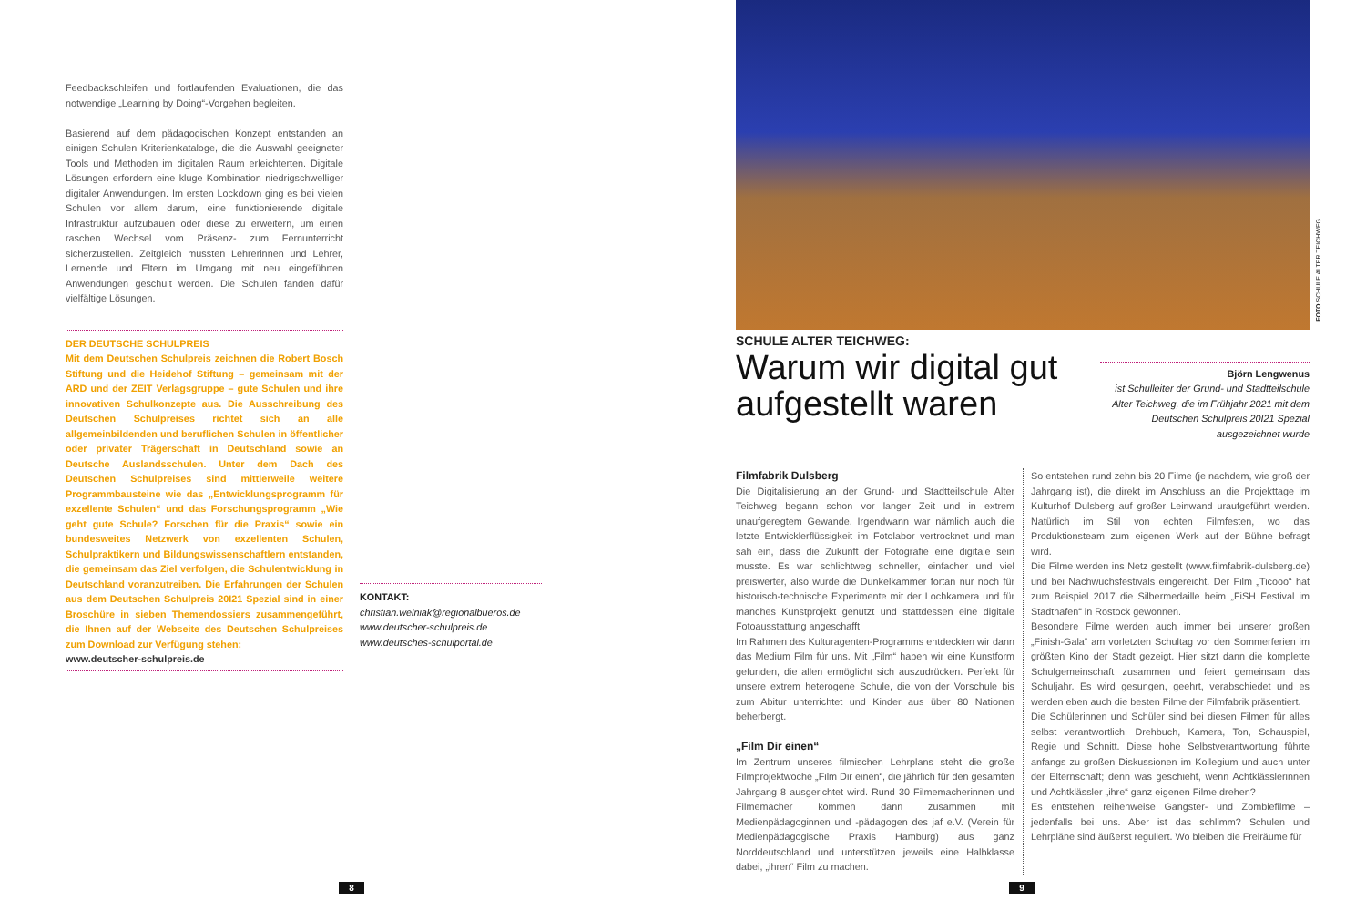Feedbackschleifen und fortlaufenden Evaluationen, die das notwendige „Learning by Doing“-Vorgehen begleiten.
Basierend auf dem pädagogischen Konzept entstanden an einigen Schulen Kriterienkataloge, die die Auswahl geeigneter Tools und Methoden im digitalen Raum erleichterten. Digitale Lösungen erfordern eine kluge Kombination niedrigschwelliger digitaler Anwendungen. Im ersten Lockdown ging es bei vielen Schulen vor allem darum, eine funktionierende digitale Infrastruktur aufzubauen oder diese zu erweitern, um einen raschen Wechsel vom Präsenz- zum Fernunterricht sicherzustellen. Zeitgleich mussten Lehrerinnen und Lehrer, Lernende und Eltern im Umgang mit neu eingeführten Anwendungen geschult werden. Die Schulen fanden dafür vielfältige Lösungen.
DER DEUTSCHE SCHULPREIS
Mit dem Deutschen Schulpreis zeichnen die Robert Bosch Stiftung und die Heidehof Stiftung – gemeinsam mit der ARD und der ZEIT Verlagsgruppe – gute Schulen und ihre innovativen Schulkonzepte aus. Die Ausschreibung des Deutschen Schulpreises richtet sich an alle allgemeinbildenden und beruflichen Schulen in öffentlicher oder privater Trägerschaft in Deutschland sowie an Deutsche Auslandsschulen. Unter dem Dach des Deutschen Schulpreises sind mittlerweile weitere Programmbausteine wie das „Entwicklungsprogramm für exzellente Schulen“ und das Forschungsprogramm „Wie geht gute Schule? Forschen für die Praxis“ sowie ein bundesweites Netzwerk von exzellenten Schulen, Schulpraktikern und Bildungswissenschaftlern entstanden, die gemeinsam das Ziel verfolgen, die Schulentwicklung in Deutschland voranzutreiben. Die Erfahrungen der Schulen aus dem Deutschen Schulpreis 20I21 Spezial sind in einer Broschüre in sieben Themendossiers zusammengeführt, die Ihnen auf der Webseite des Deutschen Schulpreises zum Download zur Verfügung stehen:
www.deutscher-schulpreis.de
KONTAKT:
christian.welniak@regionalbueros.de
www.deutscher-schulpreis.de
www.deutsches-schulportal.de
8
FOTO SCHULE ALTER TEICHWEG
SCHULE ALTER TEICHWEG:
Warum wir digital gut aufgestellt waren
Björn Lengwenus
ist Schulleiter der Grund- und Stadtteilschule Alter Teichweg, die im Frühjahr 2021 mit dem Deutschen Schulpreis 20I21 Spezial ausgezeichnet wurde
Filmfabrik Dulsberg
Die Digitalisierung an der Grund- und Stadtteilschule Alter Teichweg begann schon vor langer Zeit und in extrem unaufgeregtem Gewande. Irgendwann war nämlich auch die letzte Entwicklerflüssigkeit im Fotolabor vertrocknet und man sah ein, dass die Zukunft der Fotografie eine digitale sein musste. Es war schlichtweg schneller, einfacher und viel preiswerter, also wurde die Dunkelkammer fortan nur noch für historisch-technische Experimente mit der Lochkamera und für manches Kunstprojekt genutzt und stattdessen eine digitale Fotoausstattung angeschafft.
Im Rahmen des Kulturagenten-Programms entdeckten wir dann das Medium Film für uns. Mit „Film“ haben wir eine Kunstform gefunden, die allen ermöglicht sich auszudrücken. Perfekt für unsere extrem heterogene Schule, die von der Vorschule bis zum Abitur unterrichtet und Kinder aus über 80 Nationen beherbergt.
„Film Dir einen“
Im Zentrum unseres filmischen Lehrplans steht die große Filmprojektwoche „Film Dir einen“, die jährlich für den gesamten Jahrgang 8 ausgerichtet wird. Rund 30 Filmemacherinnen und Filmemacher kommen dann zusammen mit Medienpädagoginnen und -pädagogen des jaf e.V. (Verein für Medienpädagogische Praxis Hamburg) aus ganz Norddeutschland und unterstützen jeweils eine Halbklasse dabei, „ihren“ Film zu machen.
So entstehen rund zehn bis 20 Filme (je nachdem, wie groß der Jahrgang ist), die direkt im Anschluss an die Projekttage im Kulturhof Dulsberg auf großer Leinwand uraufgeführt werden. Natürlich im Stil von echten Filmfesten, wo das Produktionsteam zum eigenen Werk auf der Bühne befragt wird.
Die Filme werden ins Netz gestellt (www.filmfabrik-dulsberg.de) und bei Nachwuchsfestivals eingereicht. Der Film „Ticooo“ hat zum Beispiel 2017 die Silbermedaille beim „FiSH Festival im Stadthafen“ in Rostock gewonnen.
Besondere Filme werden auch immer bei unserer großen „Finish-Gala“ am vorletzten Schultag vor den Sommerferien im größten Kino der Stadt gezeigt. Hier sitzt dann die komplette Schulgemeinschaft zusammen und feiert gemeinsam das Schuljahr. Es wird gesungen, geehrt, verabschiedet und es werden eben auch die besten Filme der Filmfabrik präsentiert.
Die Schülerinnen und Schüler sind bei diesen Filmen für alles selbst verantwortlich: Drehbuch, Kamera, Ton, Schauspiel, Regie und Schnitt. Diese hohe Selbstverantwortung führte anfangs zu großen Diskussionen im Kollegium und auch unter der Elternschaft; denn was geschieht, wenn Achtklässlerinnen und Achtklässler „ihre“ ganz eigenen Filme drehen?
Es entstehen reihenweise Gangster- und Zombiefilme – jedenfalls bei uns. Aber ist das schlimm? Schulen und Lehrpläne sind äußerst reguliert. Wo bleiben die Freiräume für
9